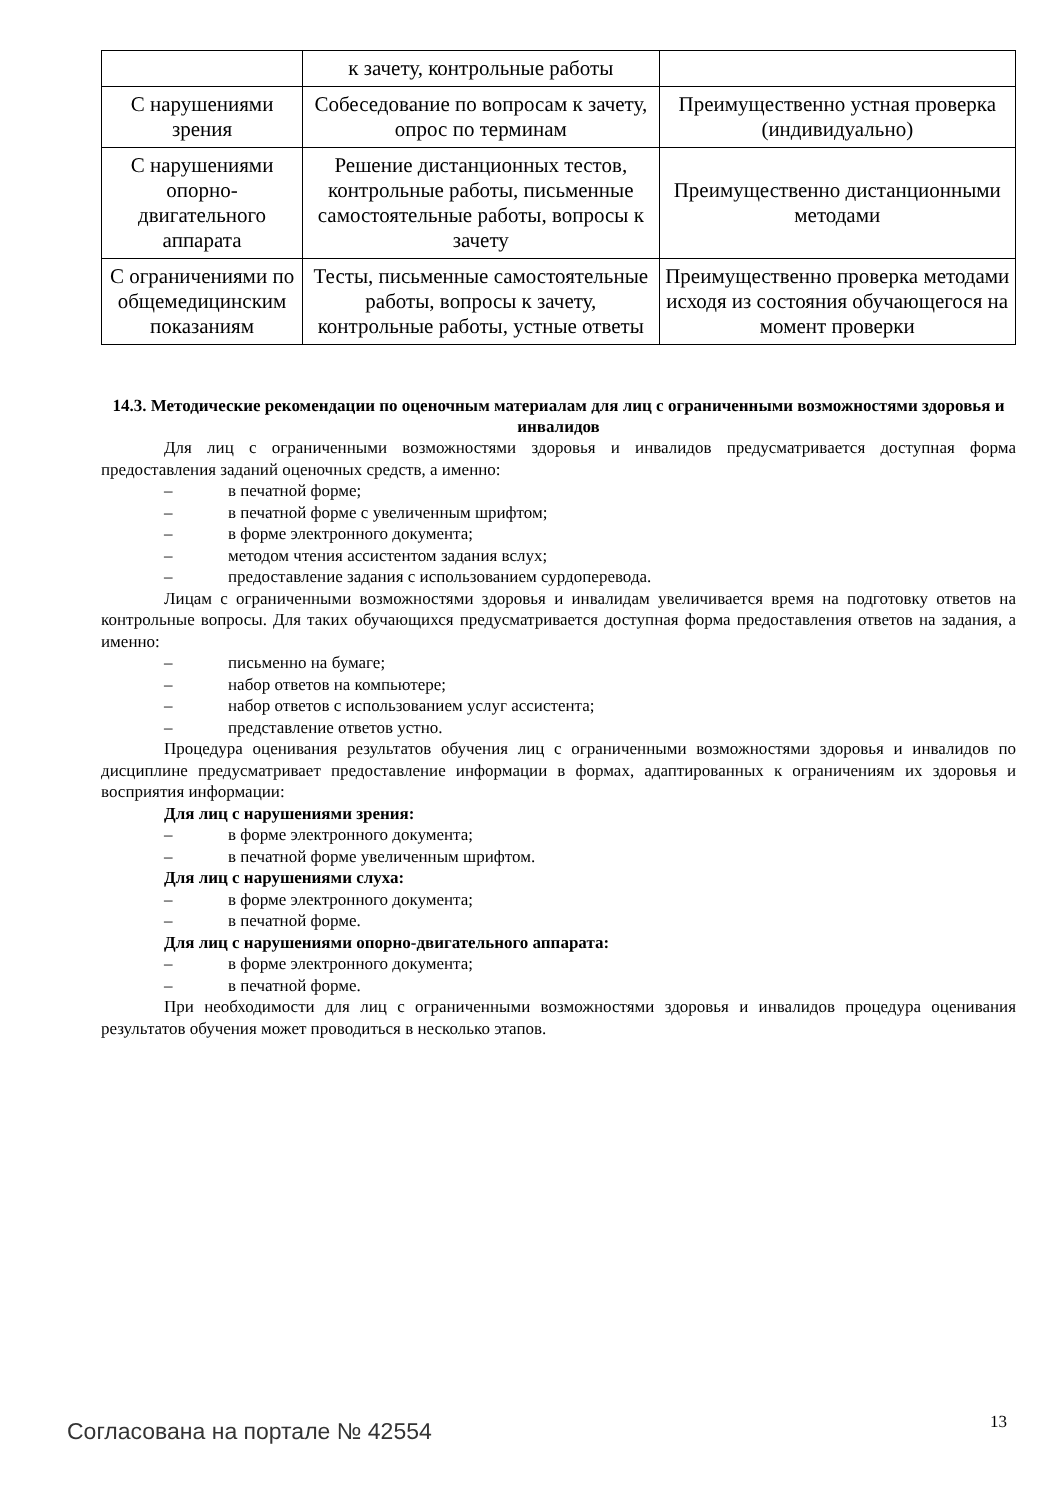| | к зачету, контрольные работы | |
| С нарушениями зрения | Собеседование по вопросам к зачету, опрос по терминам | Преимущественно устная проверка (индивидуально) |
| С нарушениями опорно-двигательного аппарата | Решение дистанционных тестов, контрольные работы, письменные самостоятельные работы, вопросы к зачету | Преимущественно дистанционными методами |
| С ограничениями по общемедицинским показаниям | Тесты, письменные самостоятельные работы, вопросы к зачету, контрольные работы, устные ответы | Преимущественно проверка методами исходя из состояния обучающегося на момент проверки |
14.3. Методические рекомендации по оценочным материалам для лиц с ограниченными возможностями здоровья и инвалидов
Для лиц с ограниченными возможностями здоровья и инвалидов предусматривается доступная форма предоставления заданий оценочных средств, а именно:
– в печатной форме;
– в печатной форме с увеличенным шрифтом;
– в форме электронного документа;
– методом чтения ассистентом задания вслух;
– предоставление задания с использованием сурдоперевода.
Лицам с ограниченными возможностями здоровья и инвалидам увеличивается время на подготовку ответов на контрольные вопросы. Для таких обучающихся предусматривается доступная форма предоставления ответов на задания, а именно:
– письменно на бумаге;
– набор ответов на компьютере;
– набор ответов с использованием услуг ассистента;
– представление ответов устно.
Процедура оценивания результатов обучения лиц с ограниченными возможностями здоровья и инвалидов по дисциплине предусматривает предоставление информации в формах, адаптированных к ограничениям их здоровья и восприятия информации:
Для лиц с нарушениями зрения:
– в форме электронного документа;
– в печатной форме увеличенным шрифтом.
Для лиц с нарушениями слуха:
– в форме электронного документа;
– в печатной форме.
Для лиц с нарушениями опорно-двигательного аппарата:
– в форме электронного документа;
– в печатной форме.
При необходимости для лиц с ограниченными возможностями здоровья и инвалидов процедура оценивания результатов обучения может проводиться в несколько этапов.
Согласована на портале № 42554 13